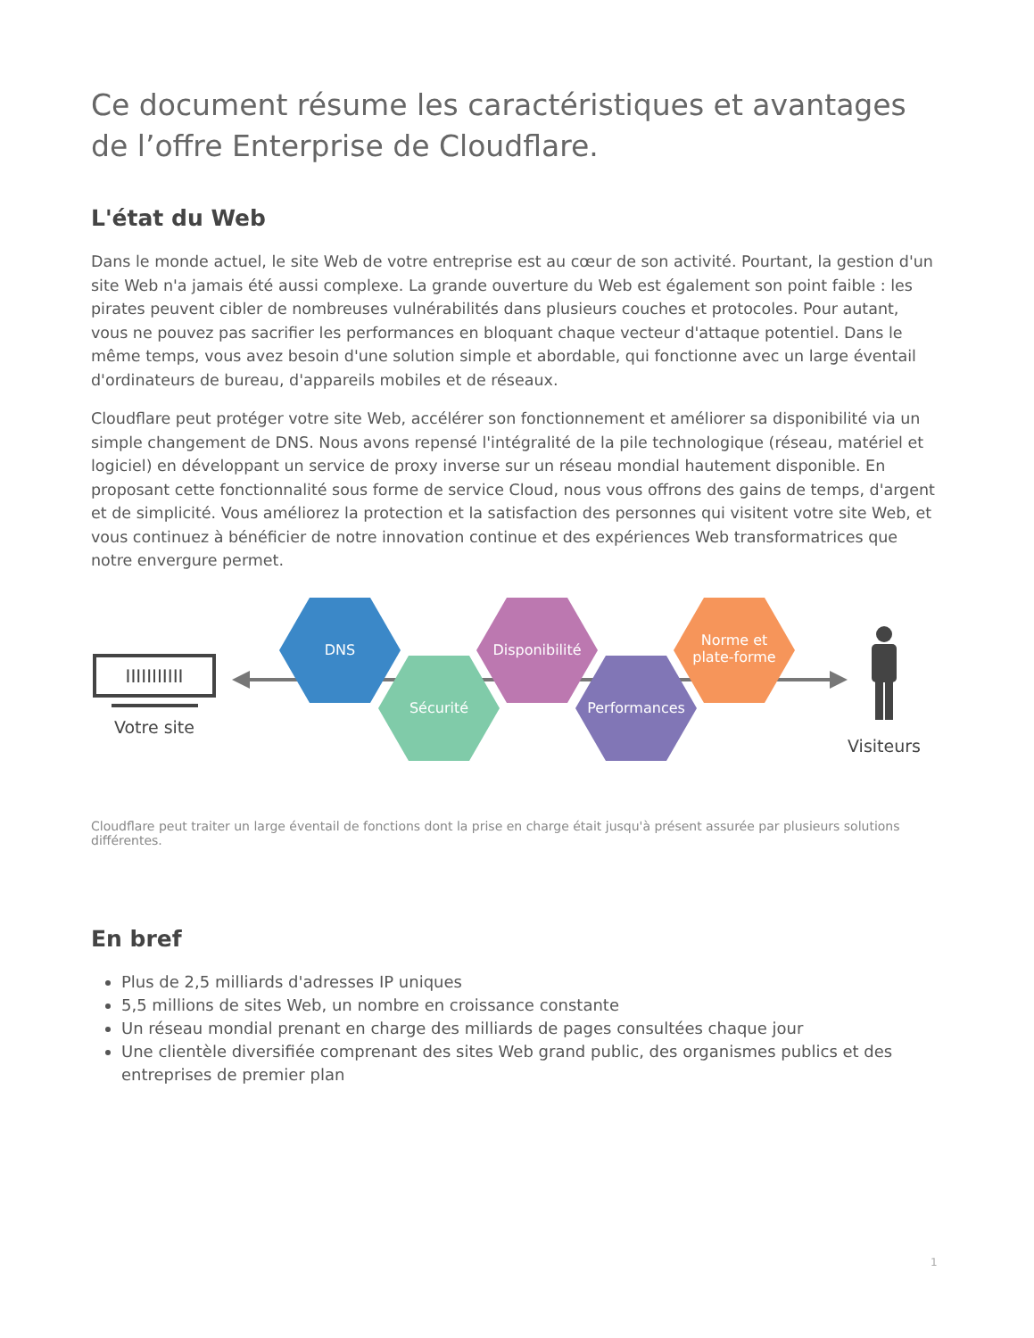Ce document résume les caractéristiques et avantages de l’offre Enterprise de Cloudflare.
L'état du Web
Dans le monde actuel, le site Web de votre entreprise est au cœur de son activité. Pourtant, la gestion d'un site Web n'a jamais été aussi complexe. La grande ouverture du Web est également son point faible : les pirates peuvent cibler de nombreuses vulnérabilités dans plusieurs couches et protocoles. Pour autant, vous ne pouvez pas sacrifier les performances en bloquant chaque vecteur d'attaque potentiel. Dans le même temps, vous avez besoin d'une solution simple et abordable, qui fonctionne avec un large éventail d'ordinateurs de bureau, d'appareils mobiles et de réseaux.
Cloudflare peut protéger votre site Web, accélérer son fonctionnement et améliorer sa disponibilité via un simple changement de DNS. Nous avons repensé l'intégralité de la pile technologique (réseau, matériel et logiciel) en développant un service de proxy inverse sur un réseau mondial hautement disponible. En proposant cette fonctionnalité sous forme de service Cloud, nous vous offrons des gains de temps, d'argent et de simplicité. Vous améliorez la protection et la satisfaction des personnes qui visitent votre site Web, et vous continuez à bénéficier de notre innovation continue et des expériences Web transformatrices que notre envergure permet.
IIIIIIIIIII
Votre site
DNS
Sécurité
Disponibilité
Performances
Norme et
plate-forme
Visiteurs
Cloudflare peut traiter un large éventail de fonctions dont la prise en charge était jusqu'à présent assurée par plusieurs solutions différentes.
En bref
Plus de 2,5 milliards d'adresses IP uniques
5,5 millions de sites Web, un nombre en croissance constante
Un réseau mondial prenant en charge des milliards de pages consultées chaque jour
Une clientèle diversifiée comprenant des sites Web grand public, des organismes publics et des entreprises de premier plan
1